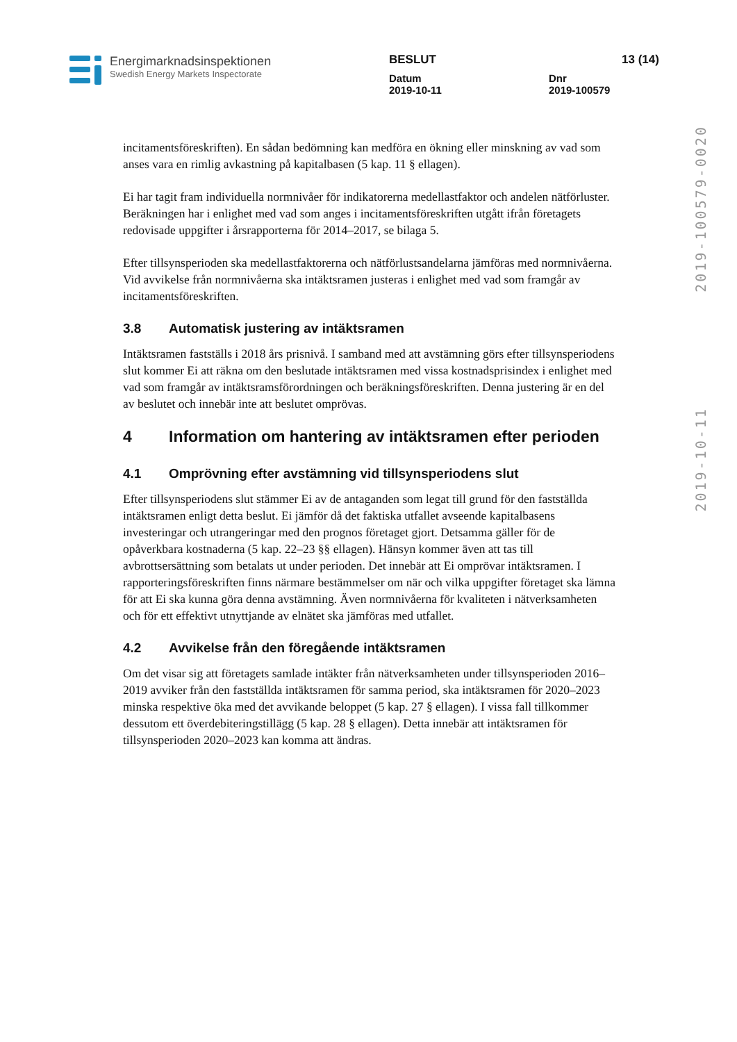Energimarknadsinspektionen
Swedish Energy Markets Inspectorate
BESLUT 13 (14)
Datum
2019-10-11 Dnr
2019-100579
2019-10-11 2019-100579-0020
incitamentsföreskriften). En sådan bedömning kan medföra en ökning eller minskning av vad som anses vara en rimlig avkastning på kapitalbasen (5 kap. 11 § ellagen).
Ei har tagit fram individuella normnivåer för indikatorerna medellastfaktor och andelen nätförluster. Beräkningen har i enlighet med vad som anges i incitamentsföreskriften utgått ifrån företagets redovisade uppgifter i årsrapporterna för 2014–2017, se bilaga 5.
Efter tillsynsperioden ska medellastfaktorerna och nätförlustsandelarna jämföras med normnivåerna. Vid avvikelse från normnivåerna ska intäktsramen justeras i enlighet med vad som framgår av incitamentsföreskriften.
3.8 Automatisk justering av intäktsramen
Intäktsramen fastställs i 2018 års prisnivå. I samband med att avstämning görs efter tillsynsperiodens slut kommer Ei att räkna om den beslutade intäktsramen med vissa kostnadsprisindex i enlighet med vad som framgår av intäktsramsförordningen och beräkningsföreskriften. Denna justering är en del av beslutet och innebär inte att beslutet omprövas.
4 Information om hantering av intäktsramen efter perioden
4.1 Omprövning efter avstämning vid tillsynsperiodens slut
Efter tillsynsperiodens slut stämmer Ei av de antaganden som legat till grund för den fastställda intäktsramen enligt detta beslut. Ei jämför då det faktiska utfallet avseende kapitalbasens investeringar och utrangeringar med den prognos företaget gjort. Detsamma gäller för de opåverkbara kostnaderna (5 kap. 22–23 §§ ellagen). Hänsyn kommer även att tas till avbrottsersättning som betalats ut under perioden. Det innebär att Ei omprövar intäktsramen. I rapporteringsföreskriften finns närmare bestämmelser om när och vilka uppgifter företaget ska lämna för att Ei ska kunna göra denna avstämning. Även normnivåerna för kvaliteten i nätverksamheten och för ett effektivt utnyttjande av elnätet ska jämföras med utfallet.
4.2 Avvikelse från den föregående intäktsramen
Om det visar sig att företagets samlade intäkter från nätverksamheten under tillsynsperioden 2016–2019 avviker från den fastställda intäktsramen för samma period, ska intäktsramen för 2020–2023 minska respektive öka med det avvikande beloppet (5 kap. 27 § ellagen). I vissa fall tillkommer dessutom ett överdebiteringstillägg (5 kap. 28 § ellagen). Detta innebär att intäktsramen för tillsynsperioden 2020–2023 kan komma att ändras.